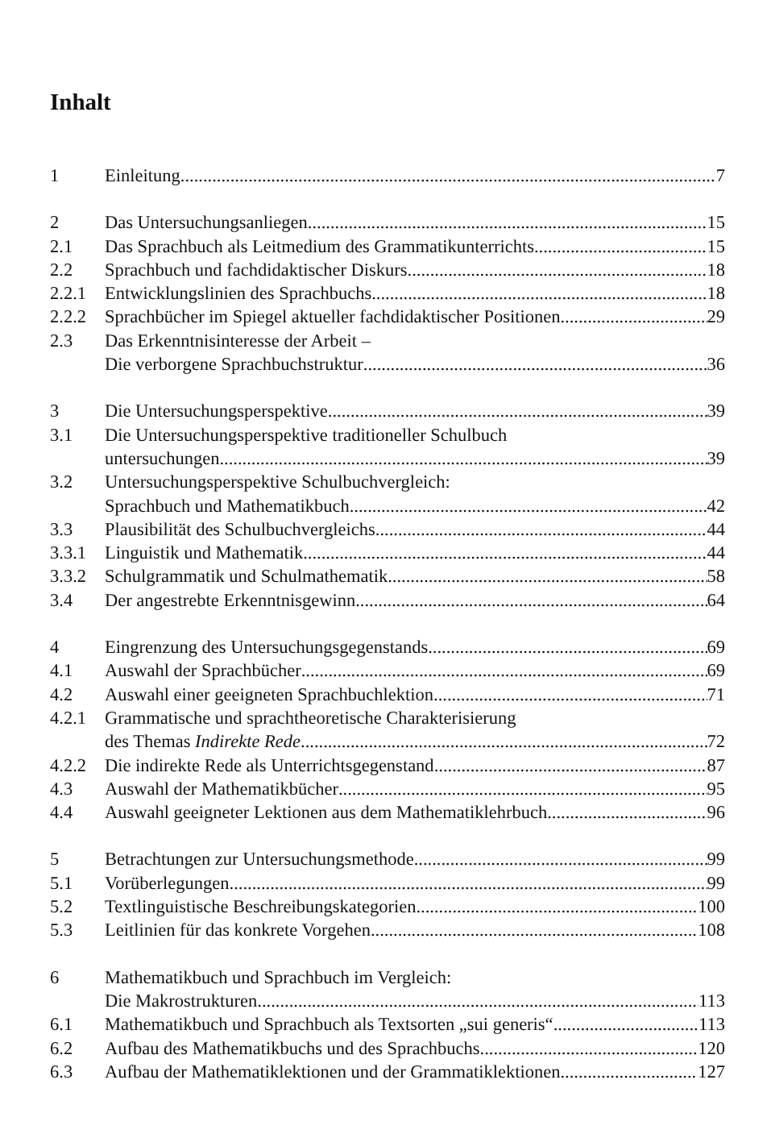Inhalt
1 Einleitung 7
2 Das Untersuchungsanliegen 15
2.1 Das Sprachbuch als Leitmedium des Grammatikunterrichts 15
2.2 Sprachbuch und fachdidaktischer Diskurs 18
2.2.1 Entwicklungslinien des Sprachbuchs 18
2.2.2 Sprachbücher im Spiegel aktueller fachdidaktischer Positionen 29
2.3 Das Erkenntnisinteresse der Arbeit –
Die verborgene Sprachbuchstruktur 36
3 Die Untersuchungsperspektive 39
3.1 Die Untersuchungsperspektive traditioneller Schulbuch
untersuchungen 39
3.2 Untersuchungsperspektive Schulbuchvergleich:
Sprachbuch und Mathematikbuch 42
3.3 Plausibilität des Schulbuchvergleichs 44
3.3.1 Linguistik und Mathematik 44
3.3.2 Schulgrammatik und Schulmathematik 58
3.4 Der angestrebte Erkenntnisgewinn 64
4 Eingrenzung des Untersuchungsgegenstands 69
4.1 Auswahl der Sprachbücher 69
4.2 Auswahl einer geeigneten Sprachbuchlektion 71
4.2.1 Grammatische und sprachtheoretische Charakterisierung
des Themas Indirekte Rede 72
4.2.2 Die indirekte Rede als Unterrichtsgegenstand 87
4.3 Auswahl der Mathematikbücher 95
4.4 Auswahl geeigneter Lektionen aus dem Mathematiklehrbuch 96
5 Betrachtungen zur Untersuchungsmethode 99
5.1 Vorüberlegungen 99
5.2 Textlinguistische Beschreibungskategorien 100
5.3 Leitlinien für das konkrete Vorgehen 108
6 Mathematikbuch und Sprachbuch im Vergleich:
Die Makrostrukturen 113
6.1 Mathematikbuch und Sprachbuch als Textsorten „sui generis“ 113
6.2 Aufbau des Mathematikbuchs und des Sprachbuchs 120
6.3 Aufbau der Mathematiklektionen und der Grammatiklektionen 127